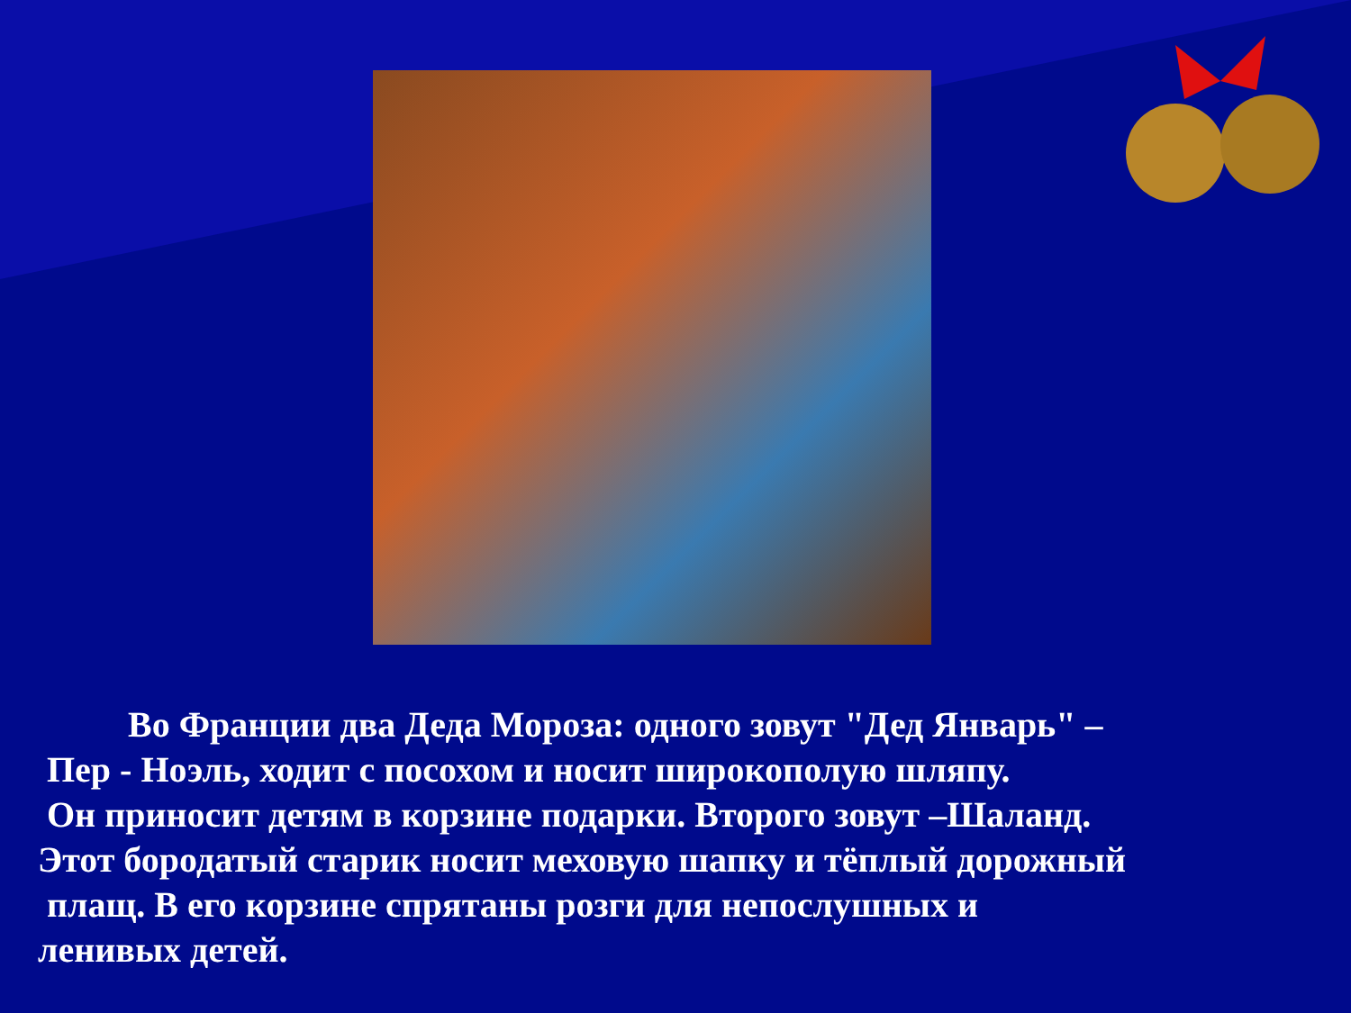Во Франции два Деда Мороза: одного зовут "Дед Январь" –
Пер - Ноэль, ходит с посохом и носит широкополую шляпу.
Он приносит детям в корзине подарки. Второго зовут –Шаланд.
Этот бородатый старик носит меховую шапку и тёплый дорожный
плащ. В его корзине спрятаны розги для непослушных и
ленивых детей.